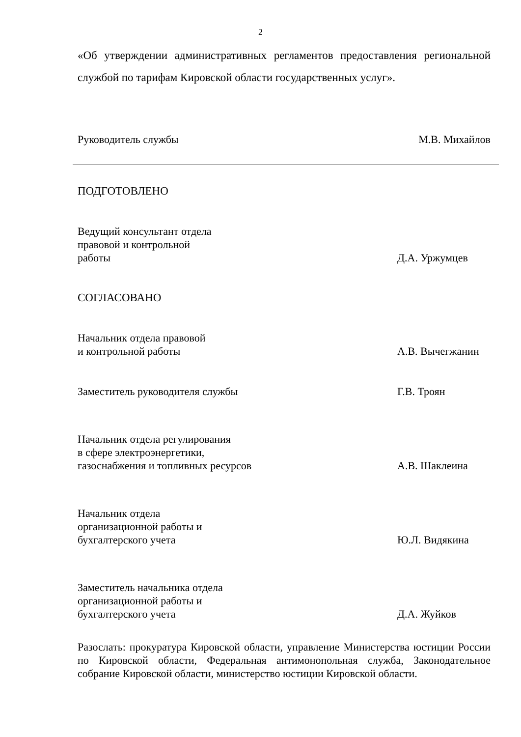2
«Об утверждении административных регламентов предоставления региональной службой по тарифам Кировской области государственных услуг».
Руководитель службы
М.В. Михайлов
ПОДГОТОВЛЕНО
Ведущий консультант отдела
правовой и контрольной
работы
Д.А. Уржумцев
СОГЛАСОВАНО
Начальник отдела правовой
и контрольной работы
А.В. Вычегжанин
Заместитель руководителя службы
Г.В. Троян
Начальник отдела регулирования
в сфере электроэнергетики,
газоснабжения и топливных ресурсов
А.В. Шаклеина
Начальник отдела
организационной работы и
бухгалтерского учета
Ю.Л. Видякина
Заместитель начальника отдела
организационной работы и
бухгалтерского учета
Д.А. Жуйков
Разослать: прокуратура Кировской области, управление Министерства юстиции России по Кировской области, Федеральная антимонопольная служба, Законодательное собрание Кировской области, министерство юстиции Кировской области.